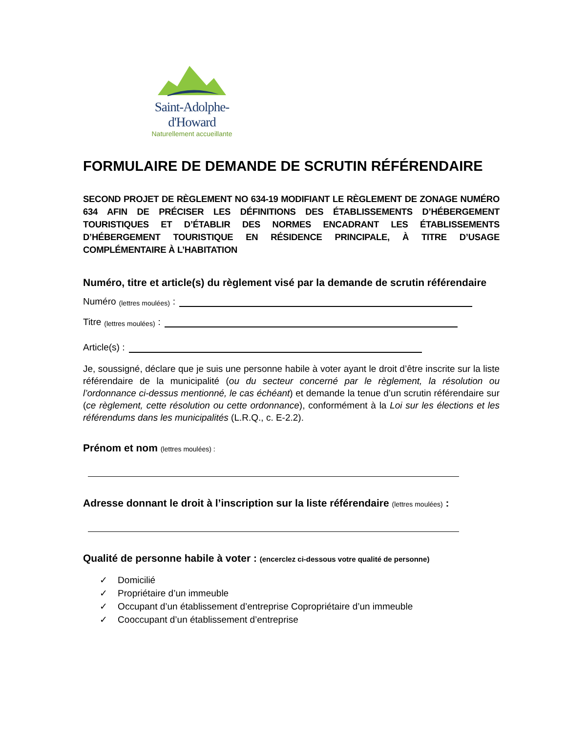Saint-Adolphe-d'Howard
Naturellement accueillante
FORMULAIRE DE DEMANDE DE SCRUTIN RÉFÉRENDAIRE
SECOND PROJET DE RÈGLEMENT NO 634-19 MODIFIANT LE RÈGLEMENT DE ZONAGE NUMÉRO 634 AFIN DE PRÉCISER LES DÉFINITIONS DES ÉTABLISSEMENTS D’HÉBERGEMENT TOURISTIQUES ET D’ÉTABLIR DES NORMES ENCADRANT LES ÉTABLISSEMENTS D’HÉBERGEMENT TOURISTIQUE EN RÉSIDENCE PRINCIPALE, À TITRE D’USAGE COMPLÉMENTAIRE À L’HABITATION
Numéro, titre et article(s) du règlement visé par la demande de scrutin référendaire
Numéro (lettres moulées) :
Titre (lettres moulées) :
Article(s) :
Je, soussigné, déclare que je suis une personne habile à voter ayant le droit d’être inscrite sur la liste référendaire de la municipalité (ou du secteur concerné par le règlement, la résolution ou l’ordonnance ci-dessus mentionné, le cas échéant) et demande la tenue d’un scrutin référendaire sur (ce règlement, cette résolution ou cette ordonnance), conformément à la Loi sur les élections et les référendums dans les municipalités (L.R.Q., c. E-2.2).
Prénom et nom (lettres moulées) :
Adresse donnant le droit à l’inscription sur la liste référendaire (lettres moulées) :
Qualité de personne habile à voter : (encerclez ci-dessous votre qualité de personne)
✓ Domicilié
✓ Propriétaire d’un immeuble
✓ Occupant d’un établissement d’entreprise Copropriétaire d’un immeuble
✓ Cooccupant d’un établissement d’entreprise